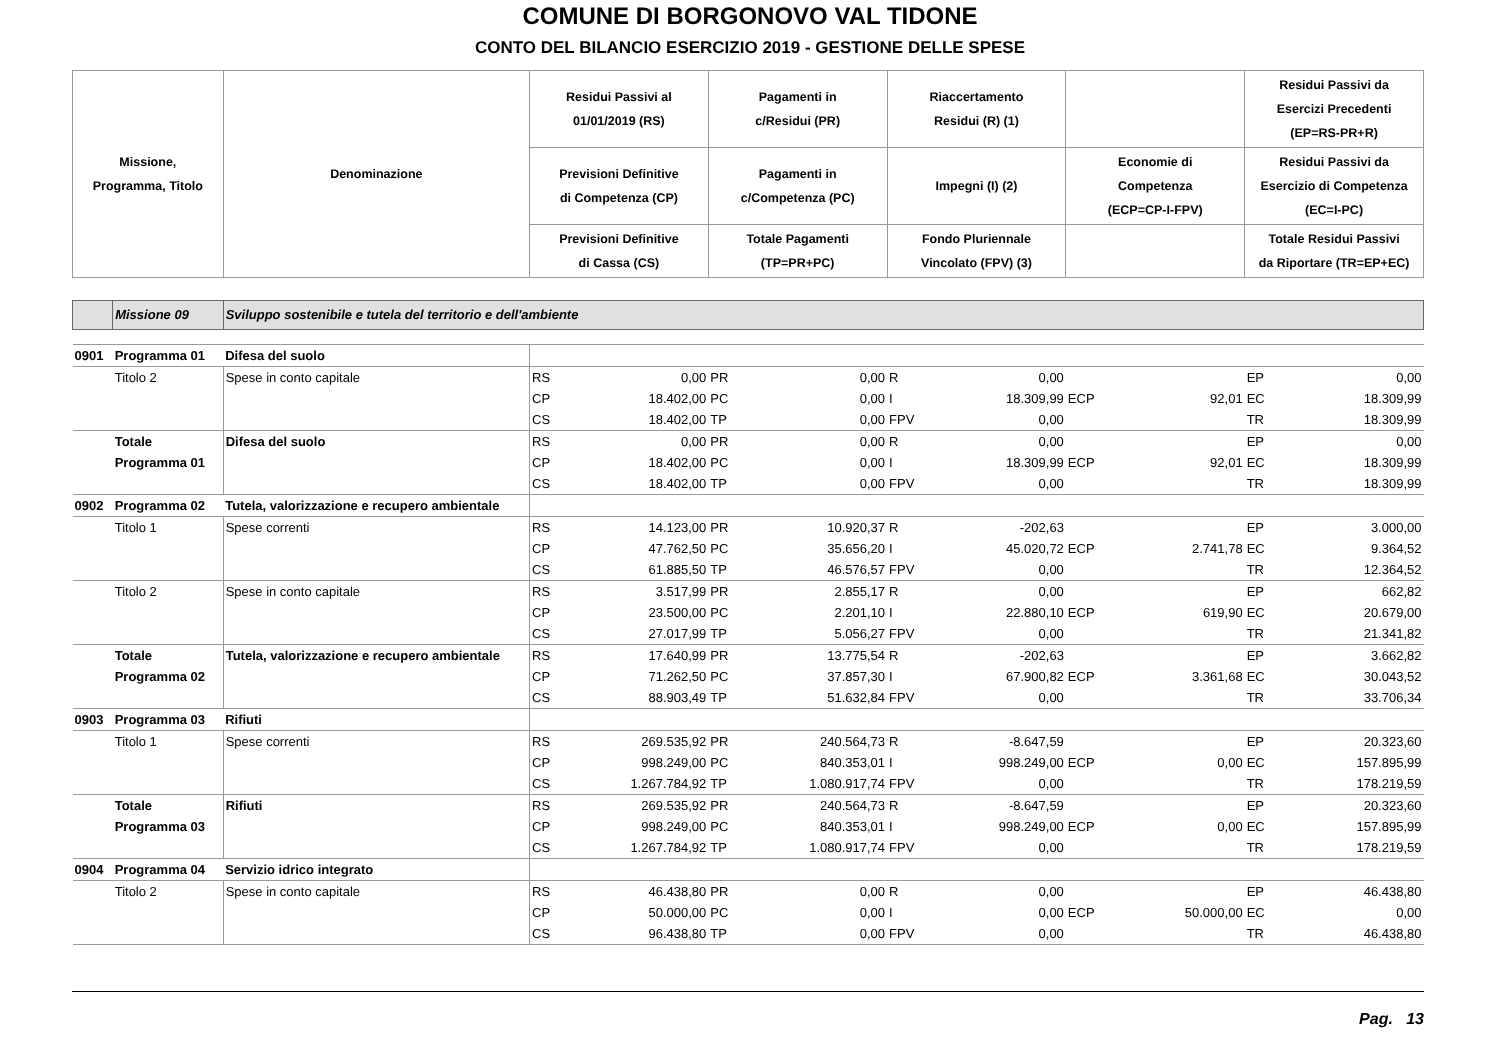COMUNE DI BORGONOVO VAL TIDONE
CONTO DEL BILANCIO ESERCIZIO 2019 - GESTIONE DELLE SPESE
| Missione, Programma, Titolo | | Denominazione | Residui Passivi al 01/01/2019 (RS) | | Pagamenti in c/Residui (PR) | | Riaccertamento Residui (R) (1) | | | | Residui Passivi da Esercizi Precedenti (EP=RS-PR+R) | |
| --- | --- | --- | --- | --- | --- | --- | --- | --- | --- | --- | --- | --- |
| | | | Previsioni Definitive di Competenza (CP) | | Pagamenti in c/Competenza (PC) | | Impegni (I) (2) | | Economie di Competenza (ECP=CP-I-FPV) | | Residui Passivi da Esercizio di Competenza (EC=I-PC) | |
| | | | Previsioni Definitive di Cassa (CS) | | Totale Pagamenti (TP=PR+PC) | | Fondo Pluriennale Vincolato (FPV) (3) | | | | Totale Residui Passivi da Riportare (TR=EP+EC) | |
| | Missione 09 | Sviluppo sostenibile e tutela del territorio e dell'ambiente | | | | | | | | | | |
| 0901 | Programma 01 | Difesa del suolo | | | | | | | | | | |
| | Titolo 2 | Spese in conto capitale | RS | 0,00 | PR | 0,00 | R | 0,00 | | | EP | 0,00 |
| | | | CP | 18.402,00 | PC | 0,00 | I | 18.309,99 | ECP | 92,01 | EC | 18.309,99 |
| | | | CS | 18.402,00 | TP | 0,00 | FPV | 0,00 | | | TR | 18.309,99 |
| | Totale | Difesa del suolo | RS | 0,00 | PR | 0,00 | R | 0,00 | | | EP | 0,00 |
| | Programma 01 | | CP | 18.402,00 | PC | 0,00 | I | 18.309,99 | ECP | 92,01 | EC | 18.309,99 |
| | | | CS | 18.402,00 | TP | 0,00 | FPV | 0,00 | | | TR | 18.309,99 |
| 0902 | Programma 02 | Tutela, valorizzazione e recupero ambientale | | | | | | | | | | |
| | Titolo 1 | Spese correnti | RS | 14.123,00 | PR | 10.920,37 | R | -202,63 | | | EP | 3.000,00 |
| | | | CP | 47.762,50 | PC | 35.656,20 | I | 45.020,72 | ECP | 2.741,78 | EC | 9.364,52 |
| | | | CS | 61.885,50 | TP | 46.576,57 | FPV | 0,00 | | | TR | 12.364,52 |
| | Titolo 2 | Spese in conto capitale | RS | 3.517,99 | PR | 2.855,17 | R | 0,00 | | | EP | 662,82 |
| | | | CP | 23.500,00 | PC | 2.201,10 | I | 22.880,10 | ECP | 619,90 | EC | 20.679,00 |
| | | | CS | 27.017,99 | TP | 5.056,27 | FPV | 0,00 | | | TR | 21.341,82 |
| | Totale | Tutela, valorizzazione e recupero ambientale | RS | 17.640,99 | PR | 13.775,54 | R | -202,63 | | | EP | 3.662,82 |
| | Programma 02 | | CP | 71.262,50 | PC | 37.857,30 | I | 67.900,82 | ECP | 3.361,68 | EC | 30.043,52 |
| | | | CS | 88.903,49 | TP | 51.632,84 | FPV | 0,00 | | | TR | 33.706,34 |
| 0903 | Programma 03 | Rifiuti | | | | | | | | | | |
| | Titolo 1 | Spese correnti | RS | 269.535,92 | PR | 240.564,73 | R | -8.647,59 | | | EP | 20.323,60 |
| | | | CP | 998.249,00 | PC | 840.353,01 | I | 998.249,00 | ECP | 0,00 | EC | 157.895,99 |
| | | | CS | 1.267.784,92 | TP | 1.080.917,74 | FPV | 0,00 | | | TR | 178.219,59 |
| | Totale | Rifiuti | RS | 269.535,92 | PR | 240.564,73 | R | -8.647,59 | | | EP | 20.323,60 |
| | Programma 03 | | CP | 998.249,00 | PC | 840.353,01 | I | 998.249,00 | ECP | 0,00 | EC | 157.895,99 |
| | | | CS | 1.267.784,92 | TP | 1.080.917,74 | FPV | 0,00 | | | TR | 178.219,59 |
| 0904 | Programma 04 | Servizio idrico integrato | | | | | | | | | | |
| | Titolo 2 | Spese in conto capitale | RS | 46.438,80 | PR | 0,00 | R | 0,00 | | | EP | 46.438,80 |
| | | | CP | 50.000,00 | PC | 0,00 | I | 0,00 | ECP | 50.000,00 | EC | 0,00 |
| | | | CS | 96.438,80 | TP | 0,00 | FPV | 0,00 | | | TR | 46.438,80 |
Pag. 13